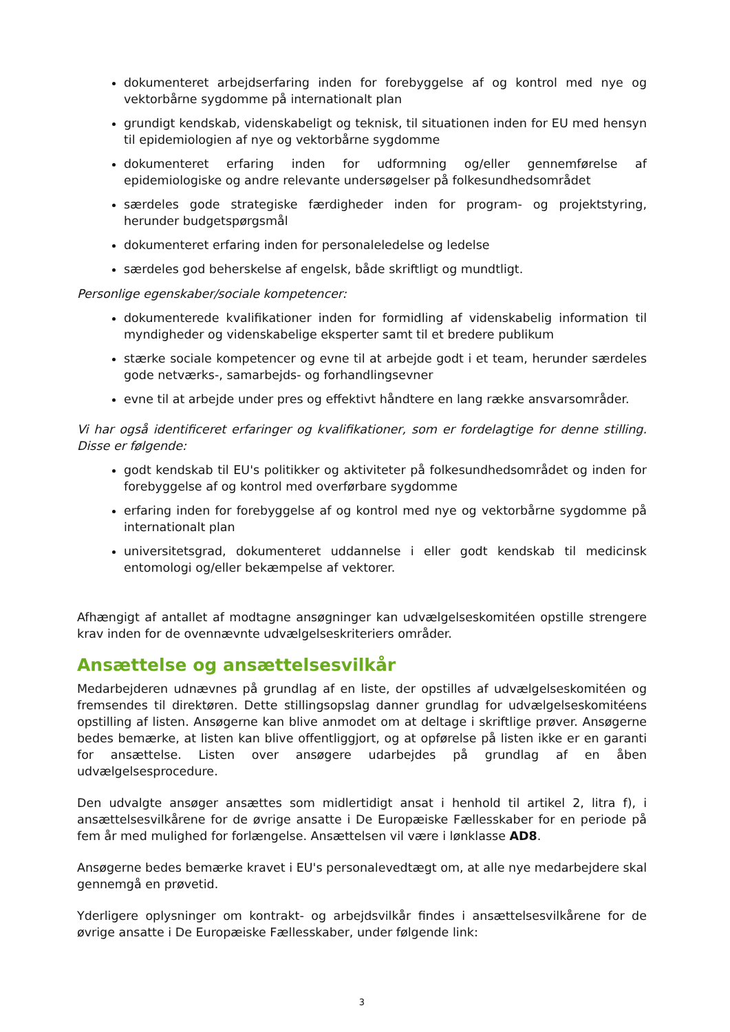dokumenteret arbejdserfaring inden for forebyggelse af og kontrol med nye og vektorbårne sygdomme på internationalt plan
grundigt kendskab, videnskabeligt og teknisk, til situationen inden for EU med hensyn til epidemiologien af nye og vektorbårne sygdomme
dokumenteret erfaring inden for udformning og/eller gennemførelse af epidemiologiske og andre relevante undersøgelser på folkesundhedsområdet
særdeles gode strategiske færdigheder inden for program- og projektstyring, herunder budgetspørgsmål
dokumenteret erfaring inden for personaleledelse og ledelse
særdeles god beherskelse af engelsk, både skriftligt og mundtligt.
Personlige egenskaber/sociale kompetencer:
dokumenterede kvalifikationer inden for formidling af videnskabelig information til myndigheder og videnskabelige eksperter samt til et bredere publikum
stærke sociale kompetencer og evne til at arbejde godt i et team, herunder særdeles gode netværks-, samarbejds- og forhandlingsevner
evne til at arbejde under pres og effektivt håndtere en lang række ansvarsområder.
Vi har også identificeret erfaringer og kvalifikationer, som er fordelagtige for denne stilling. Disse er følgende:
godt kendskab til EU's politikker og aktiviteter på folkesundhedsområdet og inden for forebyggelse af og kontrol med overførbare sygdomme
erfaring inden for forebyggelse af og kontrol med nye og vektorbårne sygdomme på internationalt plan
universitetsgrad, dokumenteret uddannelse i eller godt kendskab til medicinsk entomologi og/eller bekæmpelse af vektorer.
Afhængigt af antallet af modtagne ansøgninger kan udvælgelseskomitéen opstille strengere krav inden for de ovennævnte udvælgelseskriteriers områder.
Ansættelse og ansættelsesvilkår
Medarbejderen udnævnes på grundlag af en liste, der opstilles af udvælgelseskomitéen og fremsendes til direktøren. Dette stillingsopslag danner grundlag for udvælgelseskomitéens opstilling af listen. Ansøgerne kan blive anmodet om at deltage i skriftlige prøver. Ansøgerne bedes bemærke, at listen kan blive offentliggjort, og at opførelse på listen ikke er en garanti for ansættelse. Listen over ansøgere udarbejdes på grundlag af en åben udvælgelsesprocedure.
Den udvalgte ansøger ansættes som midlertidigt ansat i henhold til artikel 2, litra f), i ansættelsesvilkårene for de øvrige ansatte i De Europæiske Fællesskaber for en periode på fem år med mulighed for forlængelse. Ansættelsen vil være i lønklasse AD8.
Ansøgerne bedes bemærke kravet i EU's personalevedtægt om, at alle nye medarbejdere skal gennemgå en prøvetid.
Yderligere oplysninger om kontrakt- og arbejdsvilkår findes i ansættelsesvilkårene for de øvrige ansatte i De Europæiske Fællesskaber, under følgende link:
3